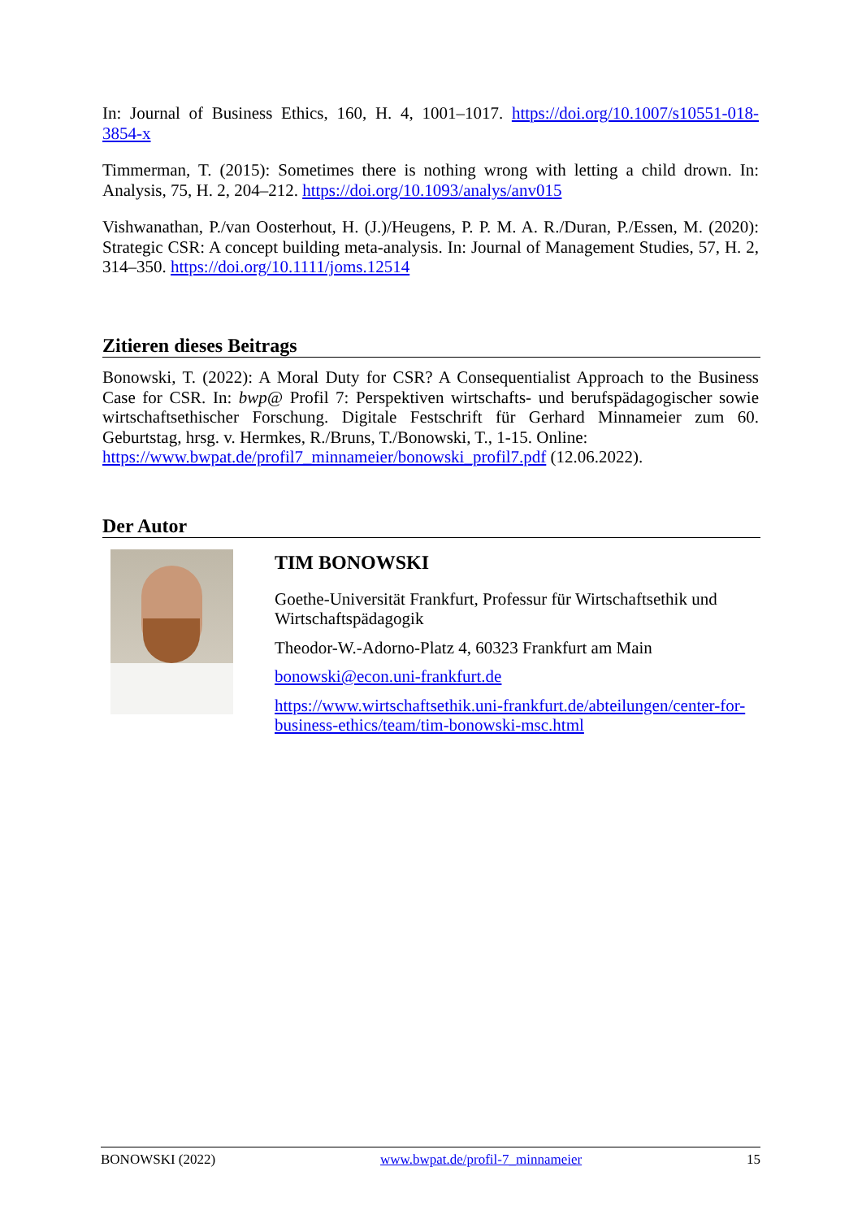In: Journal of Business Ethics, 160, H. 4, 1001–1017. https://doi.org/10.1007/s10551-018-3854-x
Timmerman, T. (2015): Sometimes there is nothing wrong with letting a child drown. In: Analysis, 75, H. 2, 204–212. https://doi.org/10.1093/analys/anv015
Vishwanathan, P./van Oosterhout, H. (J.)/Heugens, P. P. M. A. R./Duran, P./Essen, M. (2020): Strategic CSR: A concept building meta-analysis. In: Journal of Management Studies, 57, H. 2, 314–350. https://doi.org/10.1111/joms.12514
Zitieren dieses Beitrags
Bonowski, T. (2022): A Moral Duty for CSR? A Consequentialist Approach to the Business Case for CSR. In: bwp@ Profil 7: Perspektiven wirtschafts- und berufspädagogischer sowie wirtschaftsethischer Forschung. Digitale Festschrift für Gerhard Minnameier zum 60. Geburtstag, hrsg. v. Hermkes, R./Bruns, T./Bonowski, T., 1-15. Online:
https://www.bwpat.de/profil7_minnameier/bonowski_profil7.pdf (12.06.2022).
Der Autor
TIM BONOWSKI
Goethe-Universität Frankfurt, Professur für Wirtschaftsethik und Wirtschaftspädagogik
Theodor-W.-Adorno-Platz 4, 60323 Frankfurt am Main
bonowski@econ.uni-frankfurt.de
https://www.wirtschaftsethik.uni-frankfurt.de/abteilungen/center-for-business-ethics/team/tim-bonowski-msc.html
BONOWSKI (2022) www.bwpat.de/profil-7_minnameier 15